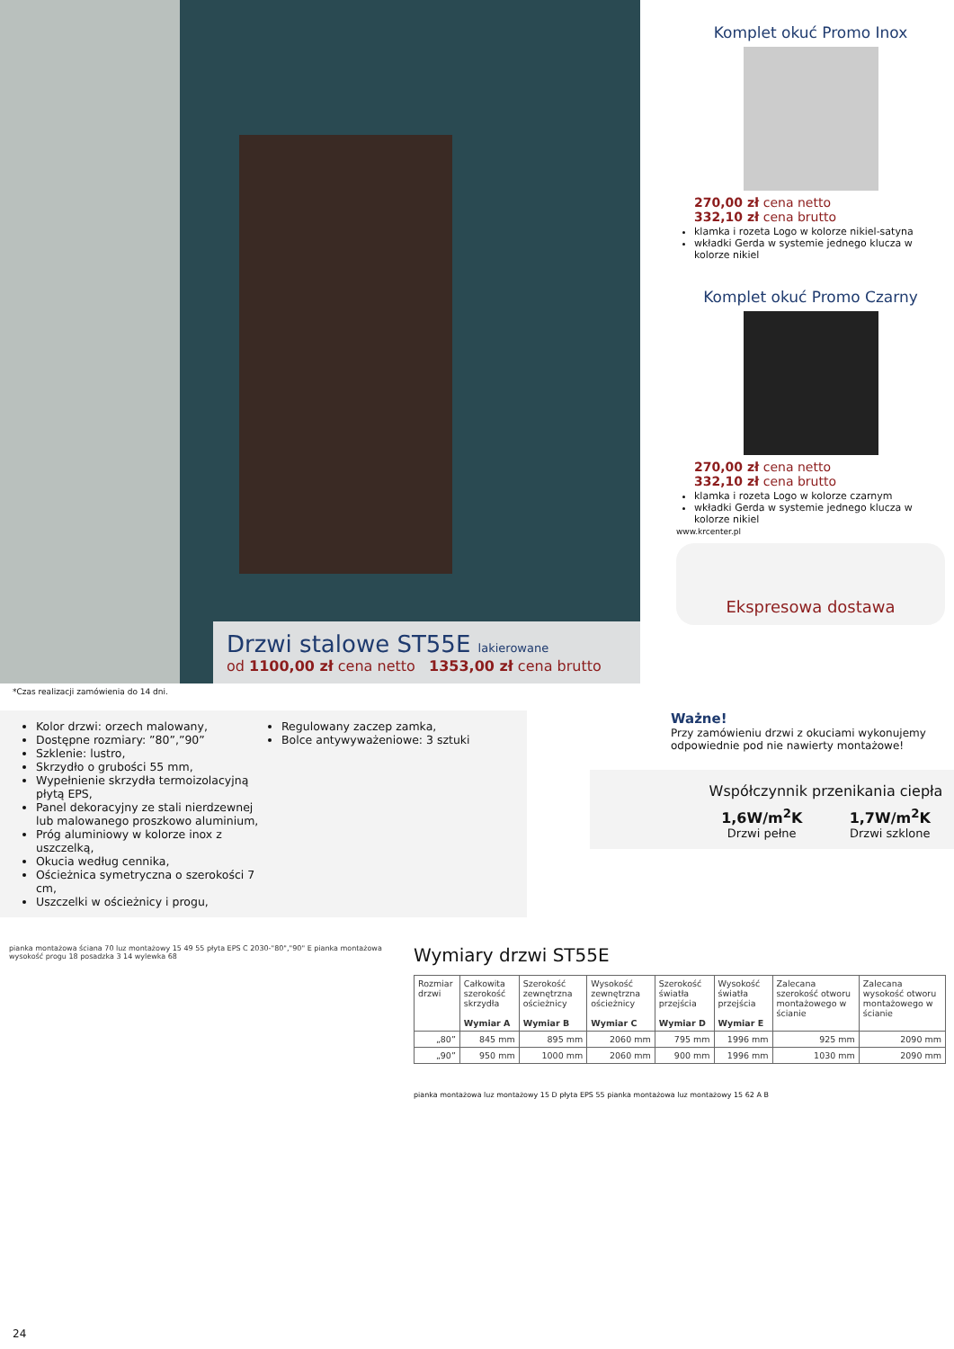Drzwi stalowe ST55E lakierowane
od 1100,00 zł cena netto 1353,00 zł cena brutto
Komplet okuć Promo Inox
270,00 zł cena netto
332,10 zł cena brutto
klamka i rozeta Logo w kolorze nikiel-satyna
wkładki Gerda w systemie jednego klucza w kolorze nikiel
Komplet okuć Promo Czarny
270,00 zł cena netto
332,10 zł cena brutto
klamka i rozeta Logo w kolorze czarnym
wkładki Gerda w systemie jednego klucza w kolorze nikiel
www.krcenter.pl
Ekspresowa dostawa
*Czas realizacji zamówienia do 14 dni.
Kolor drzwi: orzech malowany,
Dostępne rozmiary: ”80”,”90”
Szklenie: lustro,
Skrzydło o grubości 55 mm,
Wypełnienie skrzydła termoizolacyjną płytą EPS,
Panel dekoracyjny ze stali nierdzewnej lub malowanego proszkowo aluminium,
Próg aluminiowy w kolorze inox z uszczelką,
Okucia według cennika,
Ościeżnica symetryczna o szerokości 7 cm,
Uszczelki w ościeżnicy i progu,
Regulowany zaczep zamka,
Bolce antywyważeniowe: 3 sztuki
Ważne!
Przy zamówieniu drzwi z okuciami wykonujemy odpowiednie pod nie nawierty montażowe!
Współczynnik przenikania ciepła
1,6W/m<sup>2</sup>K
Drzwi pełne
1,7W/m<sup>2</sup>K
Drzwi szklone
pianka montażowa ściana 70 luz montażowy 15 49 55 płyta EPS C 2030-"80","90" E pianka montażowa wysokość progu 18 posadzka 3 14 wylewka 68
Wymiary drzwi ST55E
| Rozmiar drzwi | Całkowita szerokość skrzydła Wymiar A | Szerokość zewnętrzna ościeżnicy Wymiar B | Wysokość zewnętrzna ościeżnicy Wymiar C | Szerokość światła przejścia Wymiar D | Wysokość światła przejścia Wymiar E | Zalecana szerokość otworu montażowego w ścianie | Zalecana wysokość otworu montażowego w ścianie |
| --- | --- | --- | --- | --- | --- | --- | --- |
| „80” | 845 mm | 895 mm | 2060 mm | 795 mm | 1996 mm | 925 mm | 2090 mm |
| „90” | 950 mm | 1000 mm | 2060 mm | 900 mm | 1996 mm | 1030 mm | 2090 mm |
pianka montażowa luz montażowy 15 D płyta EPS 55 pianka montażowa luz montażowy 15 62 A B
24